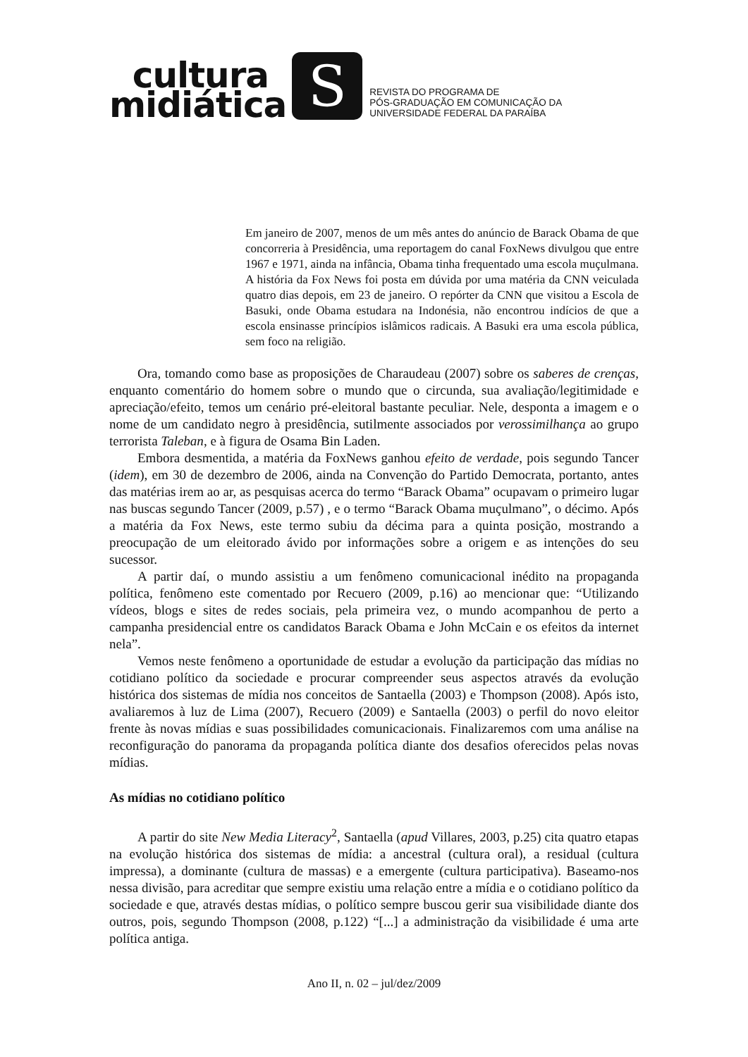cultura
midiática
S
REVISTA DO PROGRAMA DE
PÓS-GRADUAÇÃO EM COMUNICAÇÃO DA
UNIVERSIDADE FEDERAL DA PARAÍBA
Em janeiro de 2007, menos de um mês antes do anúncio de Barack Obama de que concorreria à Presidência, uma reportagem do canal FoxNews divulgou que entre 1967 e 1971, ainda na infância, Obama tinha frequentado uma escola muçulmana. A história da Fox News foi posta em dúvida por uma matéria da CNN veiculada quatro dias depois, em 23 de janeiro. O repórter da CNN que visitou a Escola de Basuki, onde Obama estudara na Indonésia, não encontrou indícios de que a escola ensinasse princípios islâmicos radicais. A Basuki era uma escola pública, sem foco na religião.
Ora, tomando como base as proposições de Charaudeau (2007) sobre os saberes de crenças, enquanto comentário do homem sobre o mundo que o circunda, sua avaliação/legitimidade e apreciação/efeito, temos um cenário pré-eleitoral bastante peculiar. Nele, desponta a imagem e o nome de um candidato negro à presidência, sutilmente associados por verossimilhança ao grupo terrorista Taleban, e à figura de Osama Bin Laden.
Embora desmentida, a matéria da FoxNews ganhou efeito de verdade, pois segundo Tancer (idem), em 30 de dezembro de 2006, ainda na Convenção do Partido Democrata, portanto, antes das matérias irem ao ar, as pesquisas acerca do termo “Barack Obama” ocupavam o primeiro lugar nas buscas segundo Tancer (2009, p.57) , e o termo “Barack Obama muçulmano”, o décimo. Após a matéria da Fox News, este termo subiu da décima para a quinta posição, mostrando a preocupação de um eleitorado ávido por informações sobre a origem e as intenções do seu sucessor.
A partir daí, o mundo assistiu a um fenômeno comunicacional inédito na propaganda política, fenômeno este comentado por Recuero (2009, p.16) ao mencionar que: “Utilizando vídeos, blogs e sites de redes sociais, pela primeira vez, o mundo acompanhou de perto a campanha presidencial entre os candidatos Barack Obama e John McCain e os efeitos da internet nela”.
Vemos neste fenômeno a oportunidade de estudar a evolução da participação das mídias no cotidiano político da sociedade e procurar compreender seus aspectos através da evolução histórica dos sistemas de mídia nos conceitos de Santaella (2003) e Thompson (2008). Após isto, avaliaremos à luz de Lima (2007), Recuero (2009) e Santaella (2003) o perfil do novo eleitor frente às novas mídias e suas possibilidades comunicacionais. Finalizaremos com uma análise na reconfiguração do panorama da propaganda política diante dos desafios oferecidos pelas novas mídias.
As mídias no cotidiano político
A partir do site New Media Literacy<sup>2</sup>, Santaella (apud Villares, 2003, p.25) cita quatro etapas na evolução histórica dos sistemas de mídia: a ancestral (cultura oral), a residual (cultura impressa), a dominante (cultura de massas) e a emergente (cultura participativa). Baseamo-nos nessa divisão, para acreditar que sempre existiu uma relação entre a mídia e o cotidiano político da sociedade e que, através destas mídias, o político sempre buscou gerir sua visibilidade diante dos outros, pois, segundo Thompson (2008, p.122) “[...] a administração da visibilidade é uma arte política antiga.
Ano II, n. 02 – jul/dez/2009